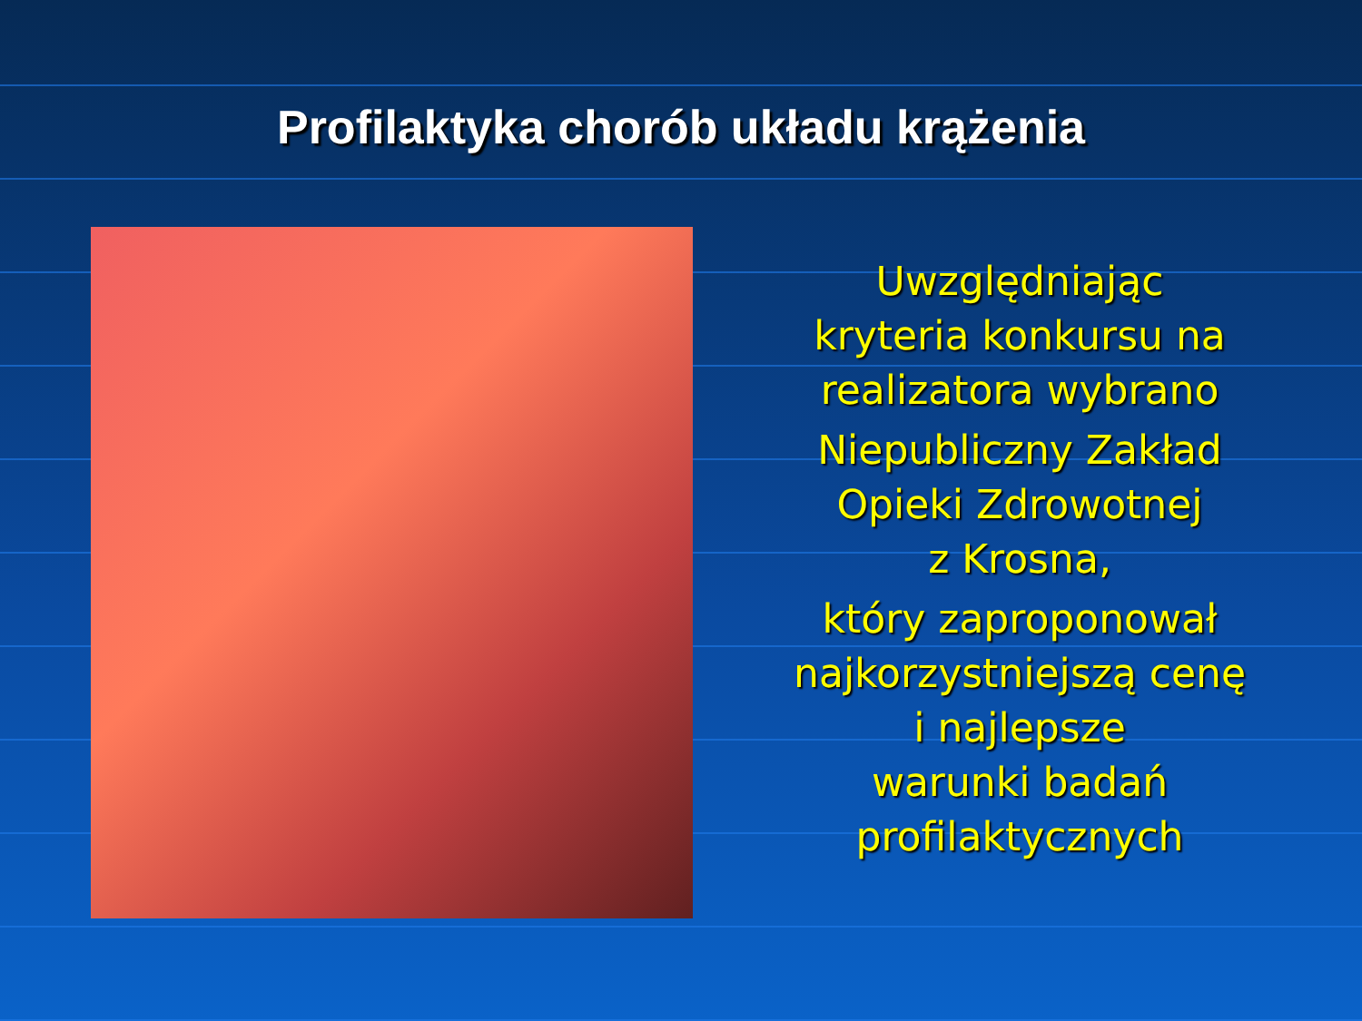Profilaktyka chorób układu krążenia
Uwzględniając
kryteria konkursu na
realizatora wybrano
Niepubliczny Zakład
Opieki Zdrowotnej
z Krosna,
który zaproponował
najkorzystniejszą cenę
i najlepsze
warunki badań
profilaktycznych